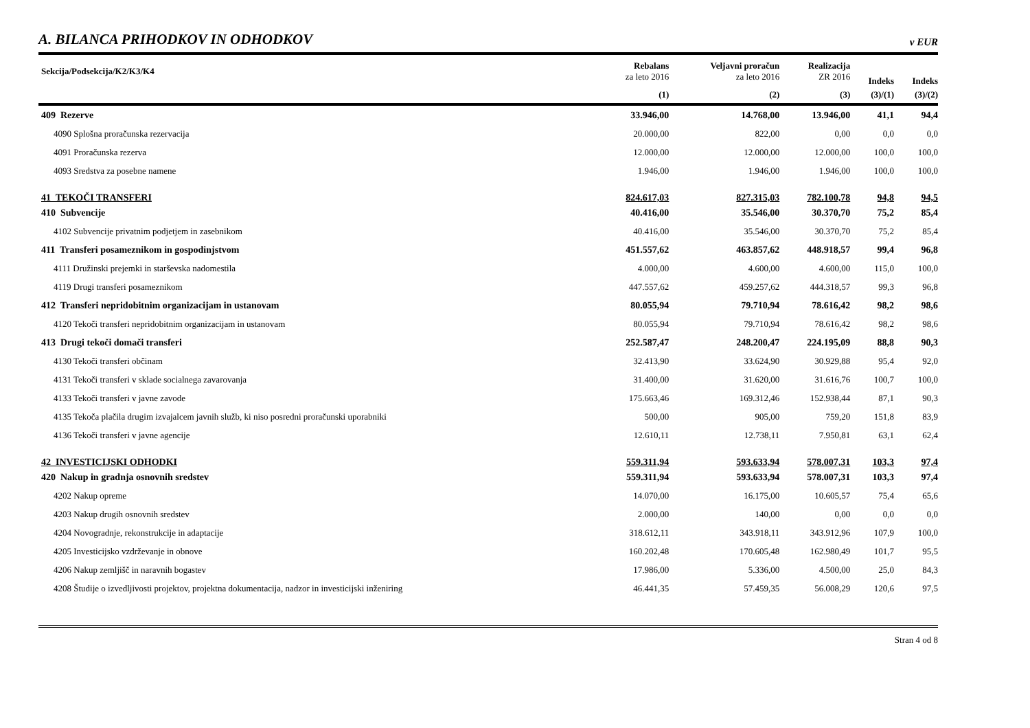A. BILANCA PRIHODKOV IN ODHODKOV
v EUR
| Sekcija/Podsekcija/K2/K3/K4 | Rebalans za leto 2016 | Veljavni proračun za leto 2016 | Realizacija ZR 2016 | Indeks | Indeks |
| --- | --- | --- | --- | --- | --- |
| | (1) | (2) | (3) | (3)/(1) | (3)/(2) |
| 409 Rezerve | 33.946,00 | 14.768,00 | 13.946,00 | 41,1 | 94,4 |
| 4090 Splošna proračunska rezervacija | 20.000,00 | 822,00 | 0,00 | 0,0 | 0,0 |
| 4091 Proračunska rezerva | 12.000,00 | 12.000,00 | 12.000,00 | 100,0 | 100,0 |
| 4093 Sredstva za posebne namene | 1.946,00 | 1.946,00 | 1.946,00 | 100,0 | 100,0 |
| 41 TEKOČI TRANSFERI | 824.617,03 | 827.315,03 | 782.100,78 | 94,8 | 94,5 |
| 410 Subvencije | 40.416,00 | 35.546,00 | 30.370,70 | 75,2 | 85,4 |
| 4102 Subvencije privatnim podjetjem in zasebnikom | 40.416,00 | 35.546,00 | 30.370,70 | 75,2 | 85,4 |
| 411 Transferi posameznikom in gospodinjstvom | 451.557,62 | 463.857,62 | 448.918,57 | 99,4 | 96,8 |
| 4111 Družinski prejemki in starševska nadomestila | 4.000,00 | 4.600,00 | 4.600,00 | 115,0 | 100,0 |
| 4119 Drugi transferi posameznikom | 447.557,62 | 459.257,62 | 444.318,57 | 99,3 | 96,8 |
| 412 Transferi nepridobitnim organizacijam in ustanovam | 80.055,94 | 79.710,94 | 78.616,42 | 98,2 | 98,6 |
| 4120 Tekoči transferi nepridobitnim organizacijam in ustanovam | 80.055,94 | 79.710,94 | 78.616,42 | 98,2 | 98,6 |
| 413 Drugi tekoči domači transferi | 252.587,47 | 248.200,47 | 224.195,09 | 88,8 | 90,3 |
| 4130 Tekoči transferi občinam | 32.413,90 | 33.624,90 | 30.929,88 | 95,4 | 92,0 |
| 4131 Tekoči transferi v sklade socialnega zavarovanja | 31.400,00 | 31.620,00 | 31.616,76 | 100,7 | 100,0 |
| 4133 Tekoči transferi v javne zavode | 175.663,46 | 169.312,46 | 152.938,44 | 87,1 | 90,3 |
| 4135 Tekoča plačila drugim izvajalcem javnih služb, ki niso posredni proračunski uporabniki | 500,00 | 905,00 | 759,20 | 151,8 | 83,9 |
| 4136 Tekoči transferi v javne agencije | 12.610,11 | 12.738,11 | 7.950,81 | 63,1 | 62,4 |
| 42 INVESTICIJSKI ODHODKI | 559.311,94 | 593.633,94 | 578.007,31 | 103,3 | 97,4 |
| 420 Nakup in gradnja osnovnih sredstev | 559.311,94 | 593.633,94 | 578.007,31 | 103,3 | 97,4 |
| 4202 Nakup opreme | 14.070,00 | 16.175,00 | 10.605,57 | 75,4 | 65,6 |
| 4203 Nakup drugih osnovnih sredstev | 2.000,00 | 140,00 | 0,00 | 0,0 | 0,0 |
| 4204 Novogradnje, rekonstrukcije in adaptacije | 318.612,11 | 343.918,11 | 343.912,96 | 107,9 | 100,0 |
| 4205 Investicijsko vzdrževanje in obnove | 160.202,48 | 170.605,48 | 162.980,49 | 101,7 | 95,5 |
| 4206 Nakup zemljišč in naravnih bogastev | 17.986,00 | 5.336,00 | 4.500,00 | 25,0 | 84,3 |
| 4208 Študije o izvedljivosti projektov, projektna dokumentacija, nadzor in investicijski inženiring | 46.441,35 | 57.459,35 | 56.008,29 | 120,6 | 97,5 |
Stran 4 od 8